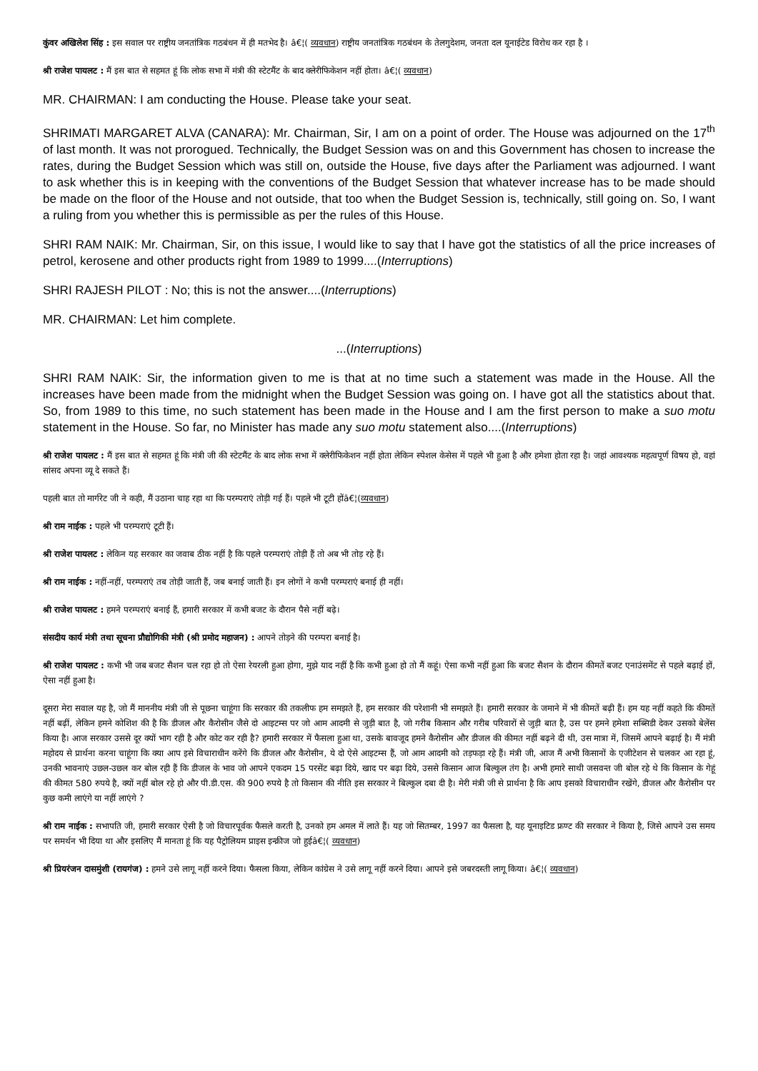कुंवर अखिलेश सिंह : इस सवाल पर राष्ट्रीय जनतांत्रिक गठबंधन में ही मतभेद है। â€¦( व्यवधान) राष्ट्रीय जनतांत्रिक गठबंधन के तेलगुदेशम, जनता दल यूनाईटेड विरोध कर रहा है ।
श्री राजेश पायलट : मैं इस बात से सहमत हूं कि लोक सभा में मंत्री की स्टेटमैंट के बाद क्लेरीफिकेशन नहीं होता। â€¦( व्यवधान)
MR. CHAIRMAN: I am conducting the House. Please take your seat.
SHRIMATI MARGARET ALVA (CANARA): Mr. Chairman, Sir, I am on a point of order. The House was adjourned on the 17<sup>th</sup> of last month. It was not prorogued. Technically, the Budget Session was on and this Government has chosen to increase the rates, during the Budget Session which was still on, outside the House, five days after the Parliament was adjourned. I want to ask whether this is in keeping with the conventions of the Budget Session that whatever increase has to be made should be made on the floor of the House and not outside, that too when the Budget Session is, technically, still going on. So, I want a ruling from you whether this is permissible as per the rules of this House.
SHRI RAM NAIK: Mr. Chairman, Sir, on this issue, I would like to say that I have got the statistics of all the price increases of petrol, kerosene and other products right from 1989 to 1999....(Interruptions)
SHRI RAJESH PILOT : No; this is not the answer....(Interruptions)
MR. CHAIRMAN: Let him complete.
...(Interruptions)
SHRI RAM NAIK: Sir, the information given to me is that at no time such a statement was made in the House. All the increases have been made from the midnight when the Budget Session was going on. I have got all the statistics about that. So, from 1989 to this time, no such statement has been made in the House and I am the first person to make a suo motu statement in the House. So far, no Minister has made any suo motu statement also....(Interruptions)
श्री राजेश पायलट : मैं इस बात से सहमत हूं कि मंत्री जी की स्टेटमैंट के बाद लोक सभा में क्लेरीफिकेशन नहीं होता लेकिन स्पेशल केसेस में पहले भी हुआ है और हमेशा होता रहा है। जहां आवश्यक महत्वपूर्ण विषय हो, वहां सांसद अपना व्यू दे सकते हैं।
पहली बात तो मार्गरेट जी ने कही, मैं उठाना चाह रहा था कि परम्पराएं तोड़ी गई हैं। पहले भी टूटी होंâ€¦(व्यवधान)
श्री राम नाईक : पहले भी परम्पराएं टूटी हैं।
श्री राजेश पायलट : लेकिन यह सरकार का जवाब ठीक नहीं है कि पहले परम्पराएं तोड़ी हैं तो अब भी तोड़ रहे हैं।
श्री राम नाईक : नहीं-नहीं, परम्पराएं तब तोड़ी जाती हैं, जब बनाई जाती हैं। इन लोगों ने कभी परम्पराएं बनाई ही नहीं।
श्री राजेश पायलट : हमने परम्पराएं बनाई हैं, हमारी सरकार में कभी बजट के दौरान पैसे नहीं बढ़े।
संसदीय कार्य मंत्री तथा सूचना प्रौद्योगिकी मंत्री (श्री प्रमोद महाजन) : आपने तोड़ने की परम्परा बनाई है।
श्री राजेश पायलट : कभी भी जब बजट सैशन चल रहा हो तो ऐसा रेयरली हुआ होगा, मुझे याद नहीं है कि कभी हुआ हो तो मैं कहूं। ऐसा कभी नहीं हुआ कि बजट सैशन के दौरान कीमतें बजट एनाउंसमेंट से पहले बढ़ाई हों, ऐसा नहीं हुआ है।
दूसरा मेरा सवाल यह है, जो मैं माननीय मंत्री जी से पूछना चाहूंगा कि सरकार की तकलीफ हम समझते हैं, हम सरकार की परेशानी भी समझते हैं। हमारी सरकार के जमाने में भी कीमतें बढ़ी हैं। हम यह नहीं कहते कि कीमतें नहीं बढ़ीं, लेकिन हमने कोशिश की है कि डीजल और कैरोसीन जैसे दो आइटम्स पर जो आम आदमी से जुड़ी बात है, जो गरीब किसान और गरीब परिवारों से जुड़ी बात है, उस पर हमने हमेशा सब्सिडी देकर उसको बेलेंस किया है। आज सरकार उससे दूर क्यों भाग रही है और कोट कर रही है? हमारी सरकार में फैसला हुआ था, उसके बावजूद हमने कैरोसीन और डीजल की कीमत नहीं बढ़ने दी थी, उस मात्रा में, जिसमें आपने बढ़ाई है। मैं मंत्री महोदय से प्रार्थना करना चाहूंगा कि क्या आप इसे विचाराधीन करेंगे कि डीजल और कैरोसीन, ये दो ऐसे आइटम्स हैं, जो आम आदमी को तड़फड़ा रहे हैं। मंत्री जी, आज मैं अभी किसानों के एजीटेशन से चलकर आ रहा हूं, उनकी भावनाएं उछल-उछल कर बोल रही हैं कि डीजल के भाव जो आपने एकदम 15 परसेंट बढ़ा दिये, खाद पर बढ़ा दिये, उससे किसान आज बिल्कुल तंग है। अभी हमारे साथी जसवन्त जी बोल रहे थे कि किसान के गेहूं की कीमत 580 रुपये है, क्यों नहीं बोल रहे हो और पी.डी.एस. की 900 रुपये है तो किसान की नीति इस सरकार ने बिल्कुल दबा दी है। मेरी मंत्री जी से प्रार्थना है कि आप इसको विचाराधीन रखेंगे, डीजल और कैरोसीन पर कुछ कमी लाएंगे या नहीं लाएंगे ?
श्री राम नाईक : सभापति जी, हमारी सरकार ऐसी है जो विचारपूर्वक फैसले करती है, उनको हम अमल में लाते हैं। यह जो सितम्बर, 1997 का फैसला है, यह यूनाइटिड फ्रण्ट की सरकार ने किया है, जिसे आपने उस समय पर समर्थन भी दिया था और इसलिए मैं मानता हूं कि यह पैट्रोलियम प्राइस इन्क्रीज जो हुईâ€¦( व्यवधान)
श्री प्रियरंजन दासमुंशी (रायगंज) : हमने उसे लागू नहीं करने दिया। फैसला किया, लेकिन कांग्रेस ने उसे लागू नहीं करने दिया। आपने इसे जबरदस्ती लागू किया। â€¦( व्यवधान)